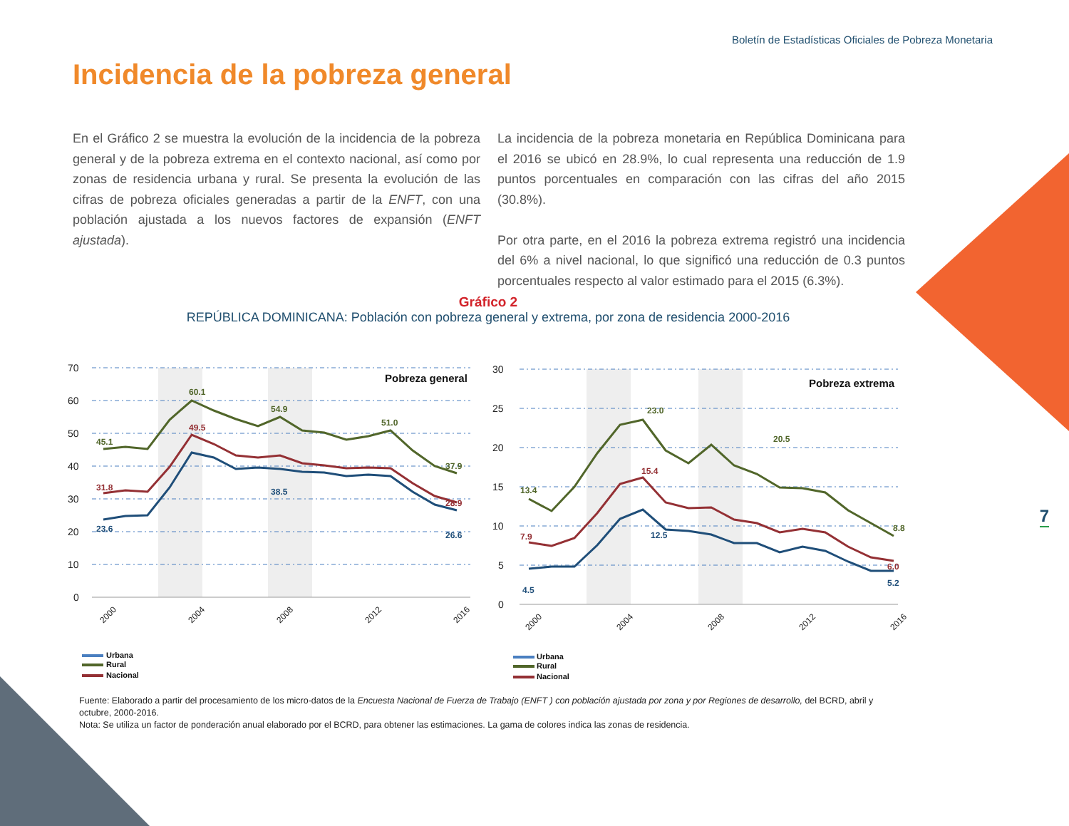Boletín de Estadísticas Oficiales de Pobreza Monetaria
Incidencia de la pobreza general
En el Gráfico 2 se muestra la evolución de la incidencia de la pobreza general y de la pobreza extrema en el contexto nacional, así como por zonas de residencia urbana y rural. Se presenta la evolución de las cifras de pobreza oficiales generadas a partir de la ENFT, con una población ajustada a los nuevos factores de expansión (ENFT ajustada).
La incidencia de la pobreza monetaria en República Dominicana para el 2016 se ubicó en 28.9%, lo cual representa una reducción de 1.9 puntos porcentuales en comparación con las cifras del año 2015 (30.8%).
Por otra parte, en el 2016 la pobreza extrema registró una incidencia del 6% a nivel nacional, lo que significó una reducción de 0.3 puntos porcentuales respecto al valor estimado para el 2015 (6.3%).
Gráfico 2
REPÚBLICA DOMINICANA: Población con pobreza general y extrema, por zona de residencia 2000-2016
7
70
60
50
40
30
20
10
0
Pobreza general
45.1
60.1
54.9
51.0
37.9
31.8
49.5
28.9
23.6
38.5
26.6
2000
2004
2008
2012
2016
Urbana
Rural
Nacional
30
25
20
15
10
5
0
Pobreza extrema
13.4
23.0
20.5
8.8
7.9
15.4
6.0
4.5
12.5
5.2
2000
2004
2008
2012
2016
Urbana
Rural
Nacional
Fuente: Elaborado a partir del procesamiento de los micro-datos de la Encuesta Nacional de Fuerza de Trabajo (ENFT ) con población ajustada por zona y por Regiones de desarrollo, del BCRD, abril y octubre, 2000-2016.
Nota: Se utiliza un factor de ponderación anual elaborado por el BCRD, para obtener las estimaciones. La gama de colores indica las zonas de residencia.